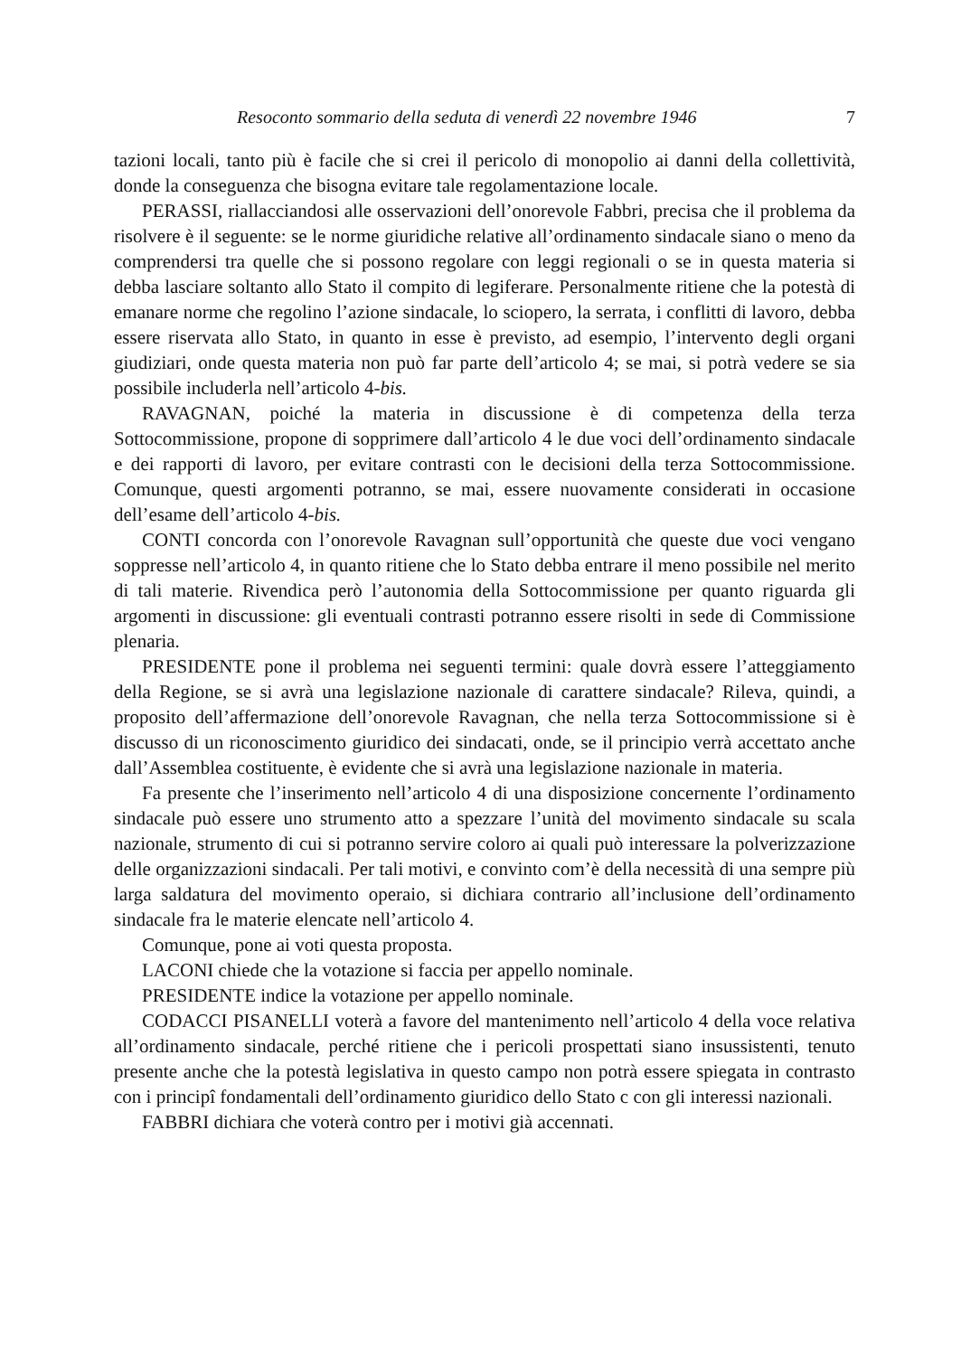Resoconto sommario della seduta di venerdì 22 novembre 1946 7
tazioni locali, tanto più è facile che si crei il pericolo di monopolio ai danni della collettività, donde la conseguenza che bisogna evitare tale regolamentazione locale.
PERASSI, riallacciandosi alle osservazioni dell’onorevole Fabbri, precisa che il problema da risolvere è il seguente: se le norme giuridiche relative all’ordinamento sindacale siano o meno da comprendersi tra quelle che si possono regolare con leggi regionali o se in questa materia si debba lasciare soltanto allo Stato il compito di legiferare. Personalmente ritiene che la potestà di emanare norme che regolino l’azione sindacale, lo sciopero, la serrata, i conflitti di lavoro, debba essere riservata allo Stato, in quanto in esse è previsto, ad esempio, l’intervento degli organi giudiziari, onde questa materia non può far parte dell’articolo 4; se mai, si potrà vedere se sia possibile includerla nell’articolo 4-bis.
RAVAGNAN, poiché la materia in discussione è di competenza della terza Sottocommissione, propone di sopprimere dall’articolo 4 le due voci dell’ordinamento sindacale e dei rapporti di lavoro, per evitare contrasti con le decisioni della terza Sottocommissione. Comunque, questi argomenti potranno, se mai, essere nuovamente considerati in occasione dell’esame dell’articolo 4-bis.
CONTI concorda con l’onorevole Ravagnan sull’opportunità che queste due voci vengano soppresse nell’articolo 4, in quanto ritiene che lo Stato debba entrare il meno possibile nel merito di tali materie. Rivendica però l’autonomia della Sottocommissione per quanto riguarda gli argomenti in discussione: gli eventuali contrasti potranno essere risolti in sede di Commissione plenaria.
PRESIDENTE pone il problema nei seguenti termini: quale dovrà essere l’atteggiamento della Regione, se si avrà una legislazione nazionale di carattere sindacale? Rileva, quindi, a proposito dell’affermazione dell’onorevole Ravagnan, che nella terza Sottocommissione si è discusso di un riconoscimento giuridico dei sindacati, onde, se il principio verrà accettato anche dall’Assemblea costituente, è evidente che si avrà una legislazione nazionale in materia.
Fa presente che l’inserimento nell’articolo 4 di una disposizione concernente l’ordinamento sindacale può essere uno strumento atto a spezzare l’unità del movimento sindacale su scala nazionale, strumento di cui si potranno servire coloro ai quali può interessare la polverizzazione delle organizzazioni sindacali. Per tali motivi, e convinto com’è della necessità di una sempre più larga saldatura del movimento operaio, si dichiara contrario all’inclusione dell’ordinamento sindacale fra le materie elencate nell’articolo 4.
Comunque, pone ai voti questa proposta.
LACONI chiede che la votazione si faccia per appello nominale.
PRESIDENTE indice la votazione per appello nominale.
CODACCI PISANELLI voterà a favore del mantenimento nell’articolo 4 della voce relativa all’ordinamento sindacale, perché ritiene che i pericoli prospettati siano insussistenti, tenuto presente anche che la potestà legislativa in questo campo non potrà essere spiegata in contrasto con i principî fondamentali dell’ordinamento giuridico dello Stato c con gli interessi nazionali.
FABBRI dichiara che voterà contro per i motivi già accennati.